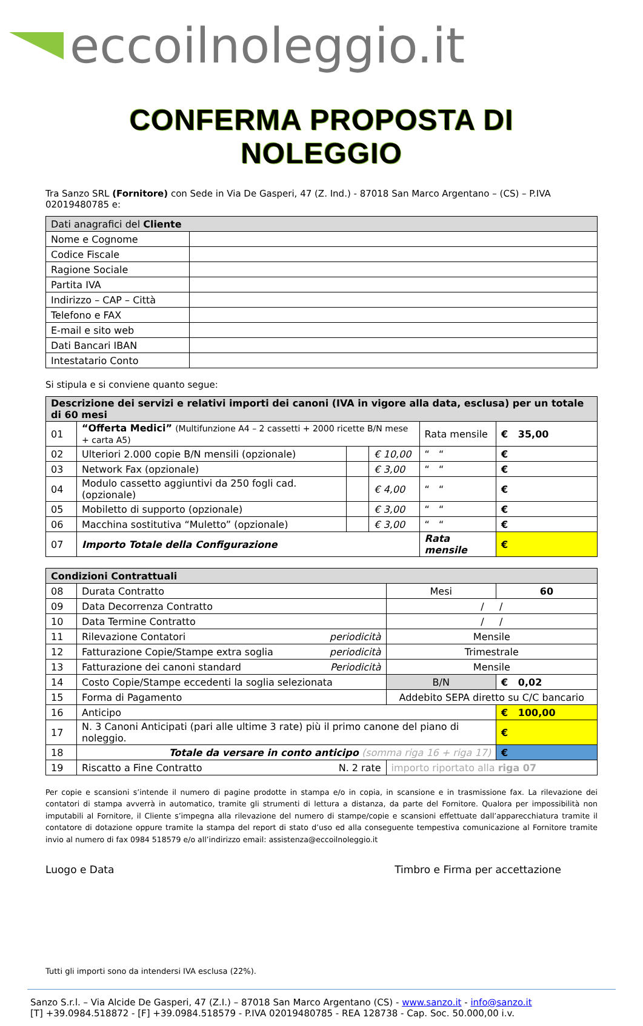eccoilnoleggio.it
CONFERMA PROPOSTA DI NOLEGGIO
Tra Sanzo SRL (Fornitore) con Sede in Via De Gasperi, 47 (Z. Ind.) - 87018 San Marco Argentano – (CS) – P.IVA 02019480785 e:
| Dati anagrafici del Cliente | |
| --- | --- |
| Nome e Cognome | |
| Codice Fiscale | |
| Ragione Sociale | |
| Partita IVA | |
| Indirizzo – CAP – Città | |
| Telefono e FAX | |
| E-mail e sito web | |
| Dati Bancari IBAN | |
| Intestatario Conto | |
Si stipula e si conviene quanto segue:
| Descrizione dei servizi e relativi importi dei canoni (IVA in vigore alla data, esclusa) per un totale di 60 mesi | | | | | |
| --- | --- | --- | --- | --- | --- |
| 01 | “Offerta Medici” (Multifunzione A4 – 2 cassetti + 2000 ricette B/N mese + carta A5) | | | Rata mensile | € 35,00 |
| 02 | Ulteriori 2.000 copie B/N mensili (opzionale) | | € 10,00 | “ “ | € |
| 03 | Network Fax (opzionale) | | € 3,00 | “ “ | € |
| 04 | Modulo cassetto aggiuntivi da 250 fogli cad.(opzionale) | | € 4,00 | “ “ | € |
| 05 | Mobiletto di supporto (opzionale) | | € 3,00 | “ “ | € |
| 06 | Macchina sostitutiva “Muletto” (opzionale) | | € 3,00 | “ “ | € |
| 07 | Importo Totale della Configurazione | | | Rata mensile | € |
| Condizioni Contrattuali | | | | |
| --- | --- | --- | --- | --- |
| 08 | Durata Contratto | | Mesi | 60 |
| 09 | Data Decorrenza Contratto | | / / | |
| 10 | Data Termine Contratto | | / / | |
| 11 | Rilevazione Contatori | periodicità | Mensile | |
| 12 | Fatturazione Copie/Stampe extra soglia | periodicità | Trimestrale | |
| 13 | Fatturazione dei canoni standard | Periodicità | Mensile | |
| 14 | Costo Copie/Stampe eccedenti la soglia selezionata | | B/N | € 0,02 |
| 15 | Forma di Pagamento | | Addebito SEPA diretto su C/C bancario | |
| 16 | Anticipo | | | € 100,00 |
| 17 | N. 3 Canoni Anticipati (pari alle ultime 3 rate) più il primo canone del piano di noleggio. | | | € |
| 18 | Totale da versare in conto anticipo (somma riga 16 + riga 17) | | | € |
| 19 | Riscatto a Fine Contratto | N. 2 rate | importo riportato alla riga 07 | |
Per copie e scansioni s’intende il numero di pagine prodotte in stampa e/o in copia, in scansione e in trasmissione fax. La rilevazione dei contatori di stampa avverrà in automatico, tramite gli strumenti di lettura a distanza, da parte del Fornitore. Qualora per impossibilità non imputabili al Fornitore, il Cliente s’impegna alla rilevazione del numero di stampe/copie e scansioni effettuate dall’apparecchiatura tramite il contatore di dotazione oppure tramite la stampa del report di stato d’uso ed alla conseguente tempestiva comunicazione al Fornitore tramite invio al numero di fax 0984 518579 e/o all’indirizzo email: assistenza@eccoilnoleggio.it
Luogo e Data Timbro e Firma per accettazione
Tutti gli importi sono da intendersi IVA esclusa (22%).
Sanzo S.r.l. – Via Alcide De Gasperi, 47 (Z.I.) – 87018 San Marco Argentano (CS) - www.sanzo.it - info@sanzo.it
[T] +39.0984.518872 - [F] +39.0984.518579 - P.IVA 02019480785 - REA 128738 - Cap. Soc. 50.000,00 i.v.